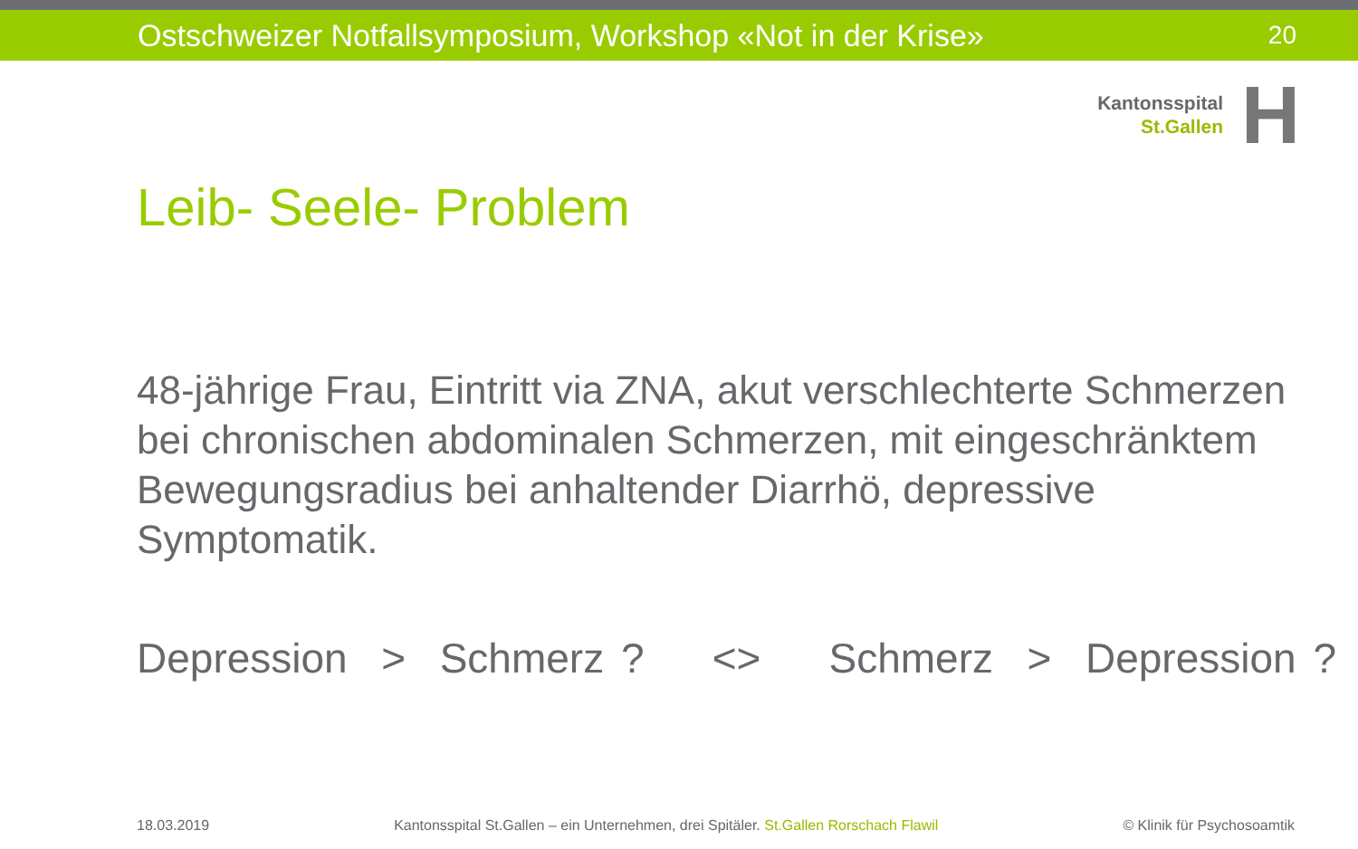Ostschweizer Notfallsymposium, Workshop «Not in der Krise» 20
Kantonsspital
St.Gallen
H
Leib- Seele- Problem
48-jährige Frau, Eintritt via ZNA, akut verschlechterte Schmerzen bei chronischen abdominalen Schmerzen, mit eingeschränktem Bewegungsradius bei anhaltender Diarrhö, depressive Symptomatik.
Depression > Schmerz ? <> Schmerz > Depression ?
18.03.2019 Kantonsspital St.Gallen – ein Unternehmen, drei Spitäler. St.Gallen Rorschach Flawil © Klinik für Psychosoamtik